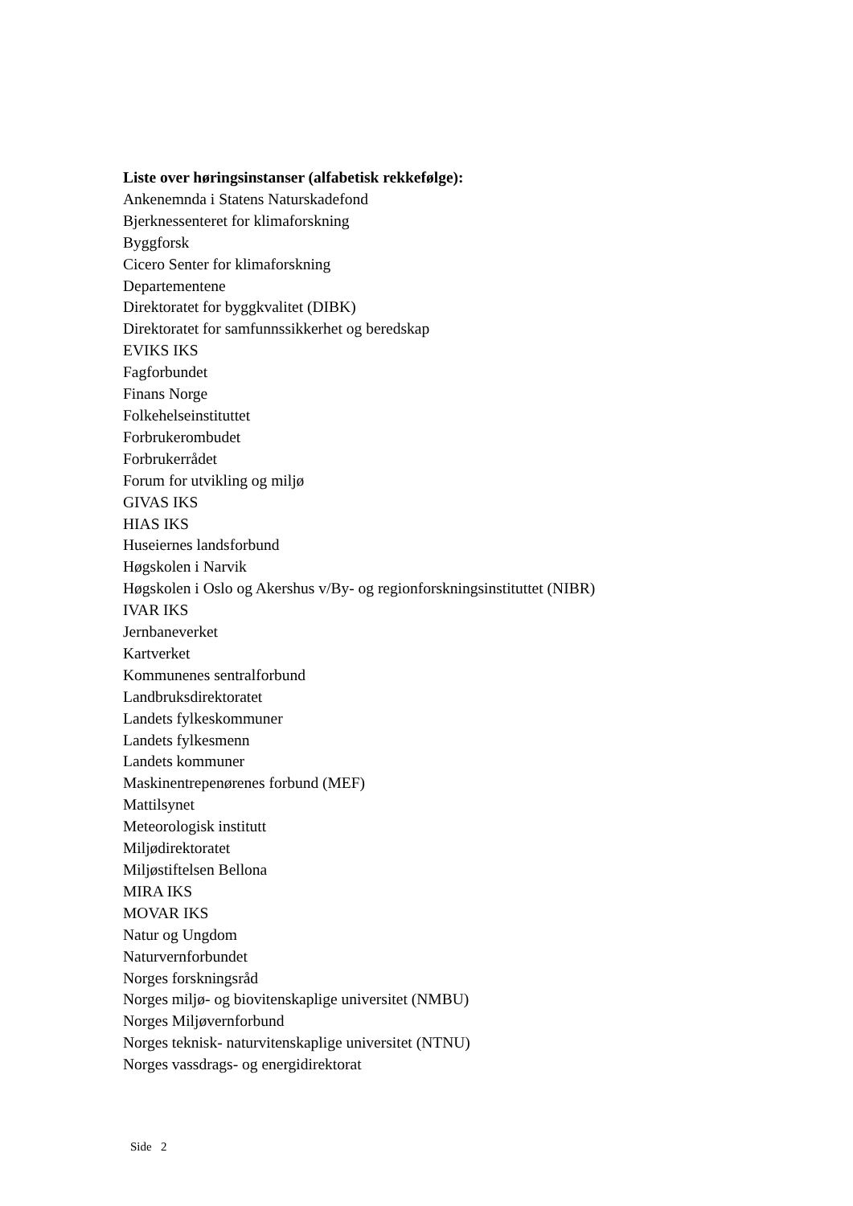Liste over høringsinstanser (alfabetisk rekkefølge):
Ankenemnda i Statens Naturskadefond
Bjerknessenteret for klimaforskning
Byggforsk
Cicero Senter for klimaforskning
Departementene
Direktoratet for byggkvalitet (DIBK)
Direktoratet for samfunnssikkerhet og beredskap
EVIKS IKS
Fagforbundet
Finans Norge
Folkehelseinstituttet
Forbrukerombudet
Forbrukerrådet
Forum for utvikling og miljø
GIVAS IKS
HIAS IKS
Huseiernes landsforbund
Høgskolen i Narvik
Høgskolen i Oslo og Akershus v/By- og regionforskningsinstituttet (NIBR)
IVAR IKS
Jernbaneverket
Kartverket
Kommunenes sentralforbund
Landbruksdirektoratet
Landets fylkeskommuner
Landets fylkesmenn
Landets kommuner
Maskinentrepenørenes forbund (MEF)
Mattilsynet
Meteorologisk institutt
Miljødirektoratet
Miljøstiftelsen Bellona
MIRA IKS
MOVAR IKS
Natur og Ungdom
Naturvernforbundet
Norges forskningsråd
Norges miljø- og biovitenskaplige universitet (NMBU)
Norges Miljøvernforbund
Norges teknisk- naturvitenskaplige universitet (NTNU)
Norges vassdrags- og energidirektorat
Side 2